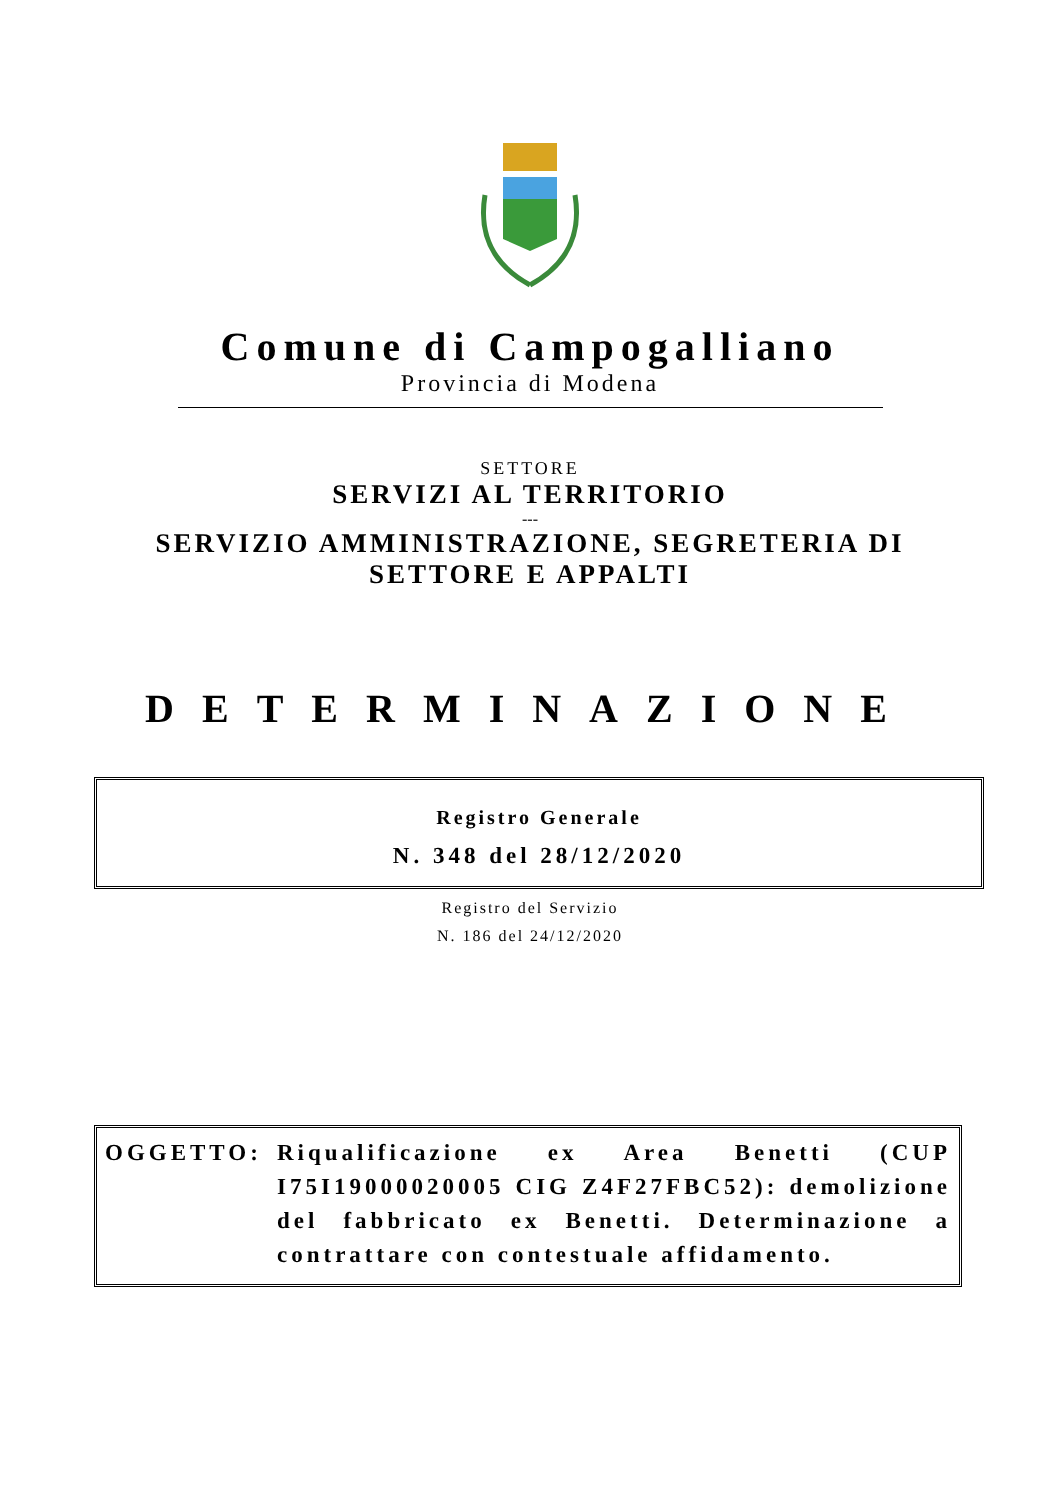Comune di Campogalliano
Provincia di Modena
SETTORE
SERVIZI AL TERRITORIO
---
SERVIZIO AMMINISTRAZIONE, SEGRETERIA DI
SETTORE E APPALTI
DETERMINAZIONE
Registro Generale
N. 348 del 28/12/2020
Registro del Servizio
N. 186 del 24/12/2020
OGGETTO: Riqualificazione ex Area Benetti (CUP I75I19000020005 CIG Z4F27FBC52): demolizione del fabbricato ex Benetti. Determinazione a contrattare con contestuale affidamento.